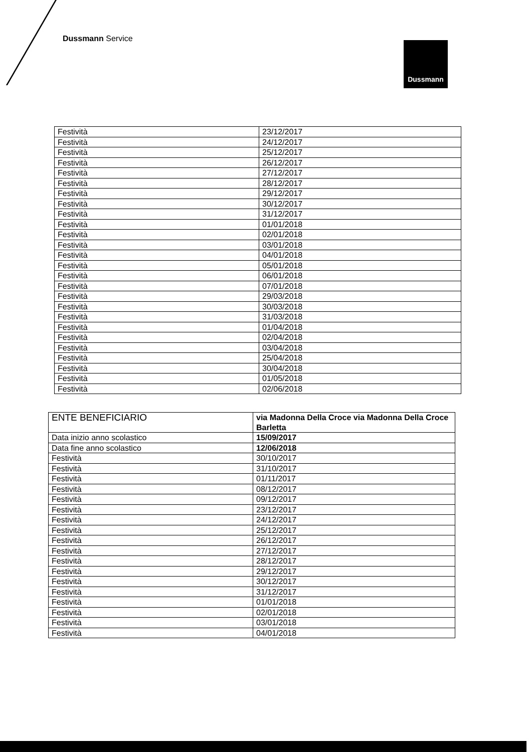Dussmann Service
Dussmann
| Festività | 23/12/2017 |
| Festività | 24/12/2017 |
| Festività | 25/12/2017 |
| Festività | 26/12/2017 |
| Festività | 27/12/2017 |
| Festività | 28/12/2017 |
| Festività | 29/12/2017 |
| Festività | 30/12/2017 |
| Festività | 31/12/2017 |
| Festività | 01/01/2018 |
| Festività | 02/01/2018 |
| Festività | 03/01/2018 |
| Festività | 04/01/2018 |
| Festività | 05/01/2018 |
| Festività | 06/01/2018 |
| Festività | 07/01/2018 |
| Festività | 29/03/2018 |
| Festività | 30/03/2018 |
| Festività | 31/03/2018 |
| Festività | 01/04/2018 |
| Festività | 02/04/2018 |
| Festività | 03/04/2018 |
| Festività | 25/04/2018 |
| Festività | 30/04/2018 |
| Festività | 01/05/2018 |
| Festività | 02/06/2018 |
| ENTE BENEFICIARIO | via Madonna Della Croce via Madonna Della Croce Barletta |
| Data inizio anno scolastico | 15/09/2017 |
| Data fine anno scolastico | 12/06/2018 |
| Festività | 30/10/2017 |
| Festività | 31/10/2017 |
| Festività | 01/11/2017 |
| Festività | 08/12/2017 |
| Festività | 09/12/2017 |
| Festività | 23/12/2017 |
| Festività | 24/12/2017 |
| Festività | 25/12/2017 |
| Festività | 26/12/2017 |
| Festività | 27/12/2017 |
| Festività | 28/12/2017 |
| Festività | 29/12/2017 |
| Festività | 30/12/2017 |
| Festività | 31/12/2017 |
| Festività | 01/01/2018 |
| Festività | 02/01/2018 |
| Festività | 03/01/2018 |
| Festività | 04/01/2018 |